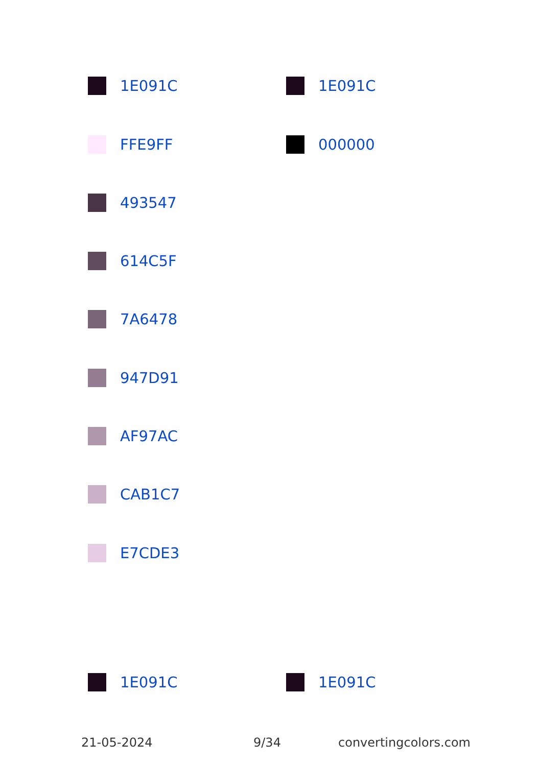1E091C 1E091C
FFE9FF 000000
493547
614C5F
7A6478
947D91
AF97AC
CAB1C7
E7CDE3
1E091C 1E091C
21-05-2024 9/34 convertingcolors.com